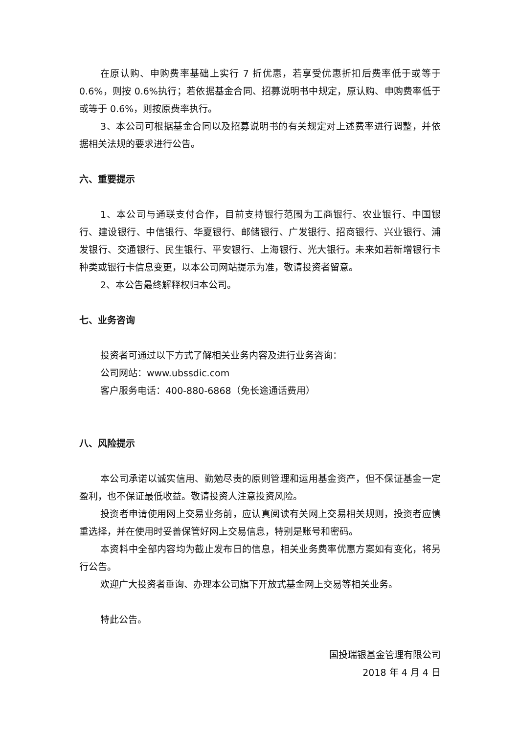在原认购、申购费率基础上实行 7 折优惠，若享受优惠折扣后费率低于或等于 0.6%，则按 0.6%执行；若依据基金合同、招募说明书中规定，原认购、申购费率低于或等于 0.6%，则按原费率执行。
3、本公司可根据基金合同以及招募说明书的有关规定对上述费率进行调整，并依据相关法规的要求进行公告。
六、重要提示
1、本公司与通联支付合作，目前支持银行范围为工商银行、农业银行、中国银行、建设银行、中信银行、华夏银行、邮储银行、广发银行、招商银行、兴业银行、浦发银行、交通银行、民生银行、平安银行、上海银行、光大银行。未来如若新增银行卡种类或银行卡信息变更，以本公司网站提示为准，敬请投资者留意。
2、本公告最终解释权归本公司。
七、业务咨询
投资者可通过以下方式了解相关业务内容及进行业务咨询：
公司网站：www.ubssdic.com
客户服务电话：400-880-6868（免长途通话费用）
八、风险提示
本公司承诺以诚实信用、勤勉尽责的原则管理和运用基金资产，但不保证基金一定盈利，也不保证最低收益。敬请投资人注意投资风险。
投资者申请使用网上交易业务前，应认真阅读有关网上交易相关规则，投资者应慎重选择，并在使用时妥善保管好网上交易信息，特别是账号和密码。
本资料中全部内容均为截止发布日的信息，相关业务费率优惠方案如有变化，将另行公告。
欢迎广大投资者垂询、办理本公司旗下开放式基金网上交易等相关业务。
特此公告。
国投瑞银基金管理有限公司
2018 年 4 月 4 日